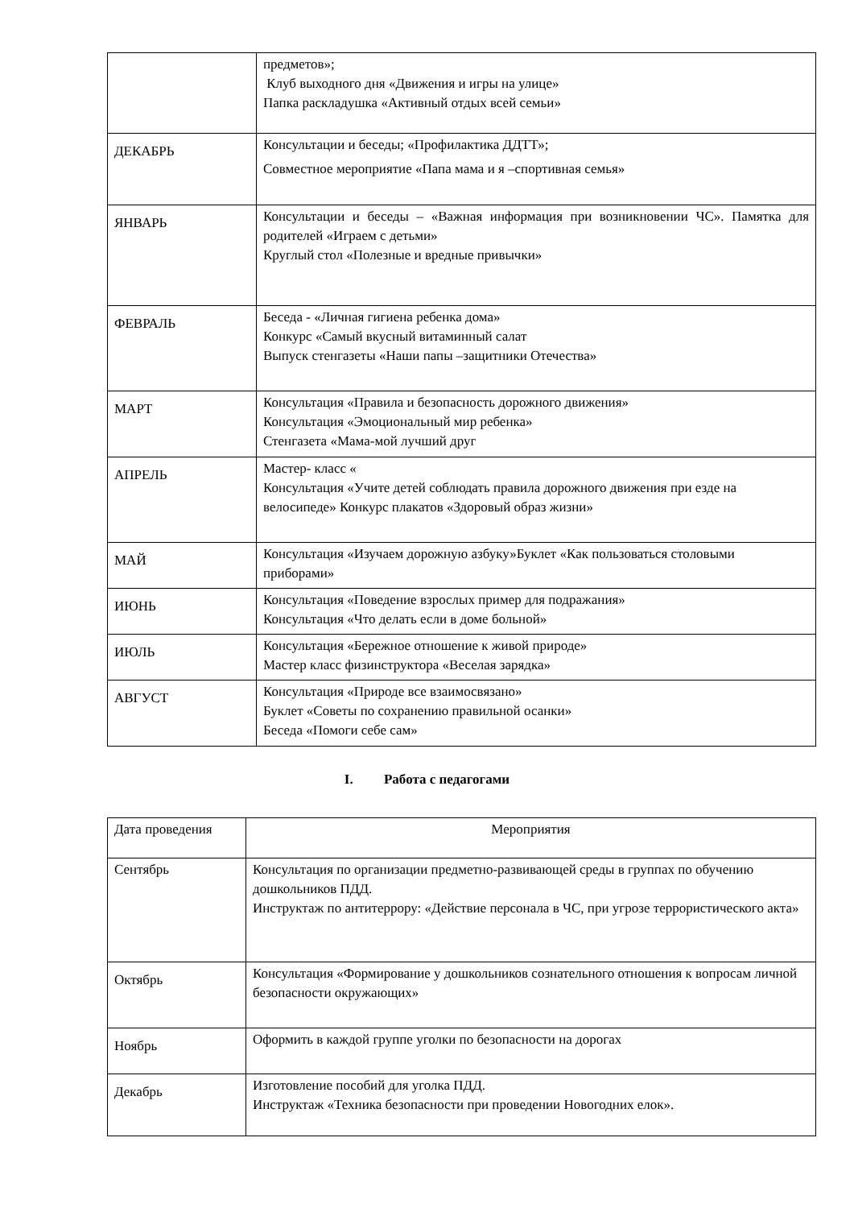| | предметов»; Клуб выходного дня «Движения и игры на улице» Папка раскладушка «Активный отдых всей семьи» |
| ДЕКАБРЬ | Консультации и беседы; «Профилактика ДДТТ»; Совместное мероприятие «Папа мама и я –спортивная семья» |
| ЯНВАРЬ | Консультации и беседы – «Важная информация при возникновении ЧС». Памятка для родителей «Играем с детьми» Круглый стол «Полезные и вредные привычки» |
| ФЕВРАЛЬ | Беседа - «Личная гигиена ребенка дома» Конкурс «Самый вкусный витаминный салат Выпуск стенгазеты «Наши папы –защитники Отечества» |
| МАРТ | Консультация «Правила и безопасность дорожного движения» Консультация «Эмоциональный мир ребенка» Стенгазета «Мама-мой лучший друг |
| АПРЕЛЬ | Мастер- класс « Консультация «Учите детей соблюдать правила дорожного движения при езде на велосипеде» Конкурс плакатов «Здоровый образ жизни» |
| МАЙ | Консультация «Изучаем дорожную азбуку»Буклет «Как пользоваться столовыми приборами» |
| ИЮНЬ | Консультация «Поведение взрослых пример для подражания» Консультация «Что делать если в доме больной» |
| ИЮЛЬ | Консультация «Бережное отношение к живой природе» Мастер класс физинструктора «Веселая зарядка» |
| АВГУСТ | Консультация «Природе все взаимосвязано» Буклет «Советы по сохранению правильной осанки» Беседа «Помоги себе сам» |
I. Работа с педагогами
| Дата проведения | Мероприятия |
| Сентябрь | Консультация по организации предметно-развивающей среды в группах по обучению дошкольников ПДД. Инструктаж по антитеррору: «Действие персонала в ЧС, при угрозе террористического акта» |
| Октябрь | Консультация «Формирование у дошкольников сознательного отношения к вопросам личной безопасности окружающих» |
| Ноябрь | Оформить в каждой группе уголки по безопасности на дорогах |
| Декабрь | Изготовление пособий для уголка ПДД. Инструктаж «Техника безопасности при проведении Новогодних елок». |